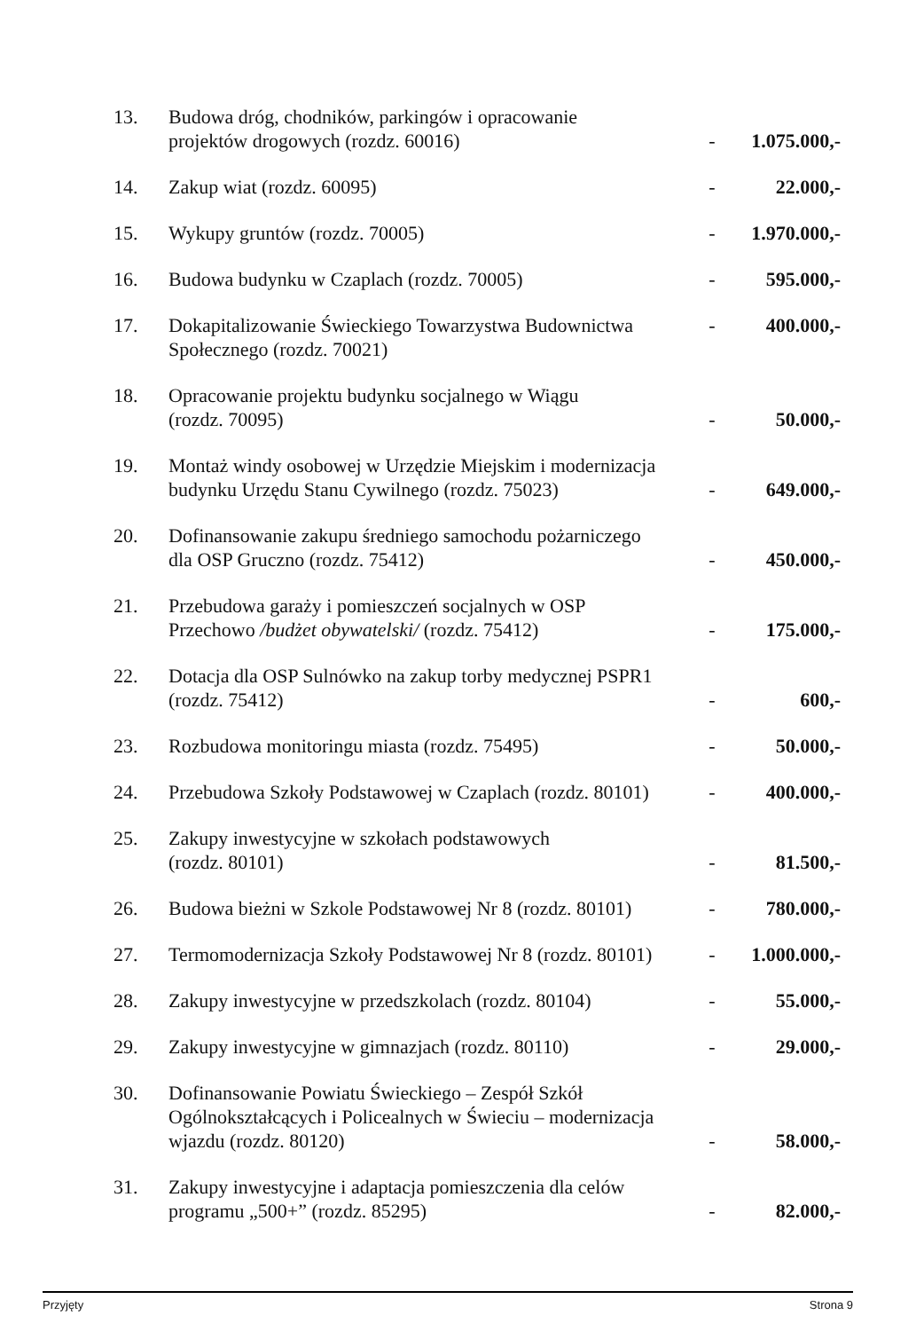| 13. | Budowa dróg, chodników, parkingów i opracowanie projektów drogowych (rozdz. 60016) | - | 1.075.000,- |
| 14. | Zakup wiat (rozdz. 60095) | - | 22.000,- |
| 15. | Wykupy gruntów (rozdz. 70005) | - | 1.970.000,- |
| 16. | Budowa budynku w Czaplach (rozdz. 70005) | - | 595.000,- |
| 17. | Dokapitalizowanie Świeckiego Towarzystwa Budownictwa Społecznego (rozdz. 70021) | - | 400.000,- |
| 18. | Opracowanie projektu budynku socjalnego w Wiągu (rozdz. 70095) | - | 50.000,- |
| 19. | Montaż windy osobowej w Urzędzie Miejskim i modernizacja budynku Urzędu Stanu Cywilnego (rozdz. 75023) | - | 649.000,- |
| 20. | Dofinansowanie zakupu średniego samochodu pożarniczego dla OSP Gruczno (rozdz. 75412) | - | 450.000,- |
| 21. | Przebudowa garaży i pomieszczeń socjalnych w OSP Przechowo /budżet obywatelski/ (rozdz. 75412) | - | 175.000,- |
| 22. | Dotacja dla OSP Sulnówko na zakup torby medycznej PSPR1 (rozdz. 75412) | - | 600,- |
| 23. | Rozbudowa monitoringu miasta (rozdz. 75495) | - | 50.000,- |
| 24. | Przebudowa Szkoły Podstawowej w Czaplach (rozdz. 80101) | - | 400.000,- |
| 25. | Zakupy inwestycyjne w szkołach podstawowych (rozdz. 80101) | - | 81.500,- |
| 26. | Budowa bieżni w Szkole Podstawowej Nr 8 (rozdz. 80101) | - | 780.000,- |
| 27. | Termomodernizacja Szkoły Podstawowej Nr 8 (rozdz. 80101) | - | 1.000.000,- |
| 28. | Zakupy inwestycyjne w przedszkolach (rozdz. 80104) | - | 55.000,- |
| 29. | Zakupy inwestycyjne w gimnazjach (rozdz. 80110) | - | 29.000,- |
| 30. | Dofinansowanie Powiatu Świeckiego – Zespół Szkół Ogólnokształcących i Policealnych w Świeciu – modernizacja wjazdu (rozdz. 80120) | - | 58.000,- |
| 31. | Zakupy inwestycyjne i adaptacja pomieszczenia dla celów programu „500+” (rozdz. 85295) | - | 82.000,- |
Przyjęty Strona 9